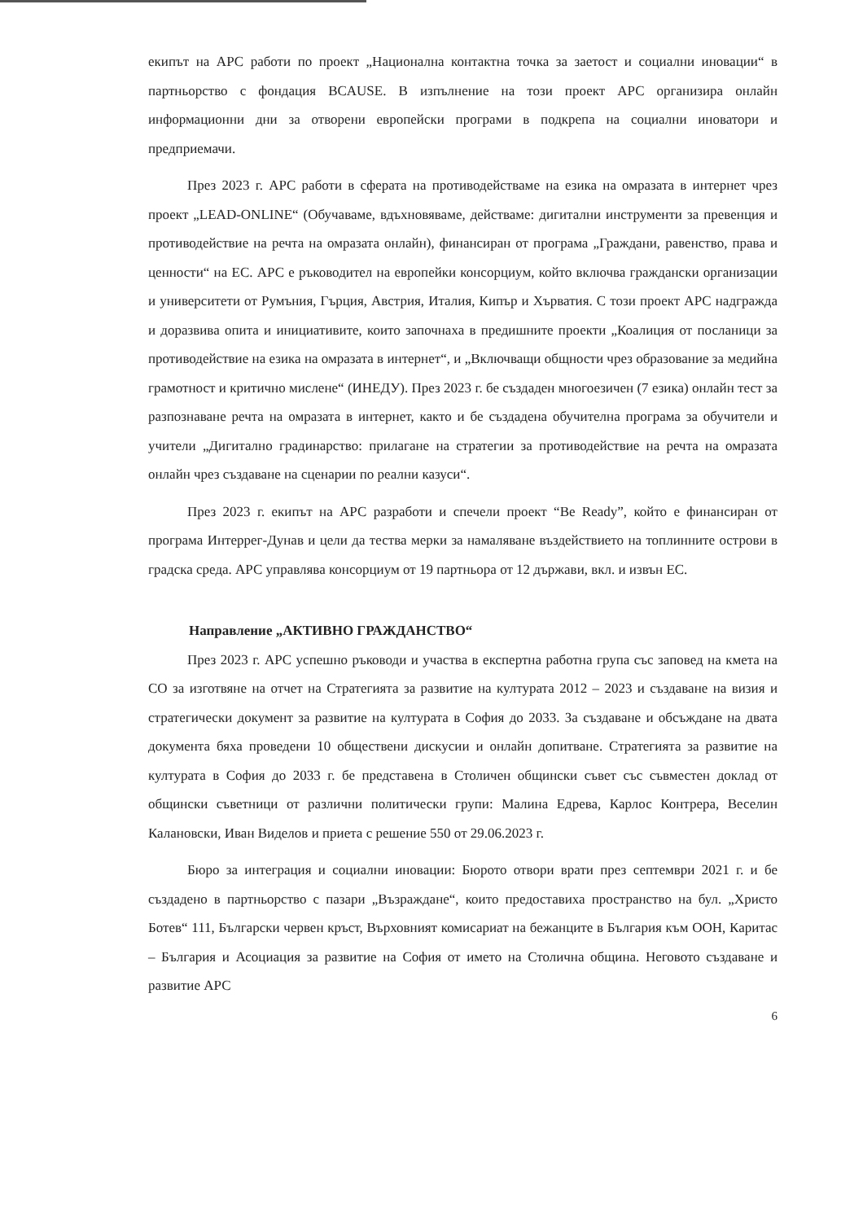екипът на АРС работи по проект „Национална контактна точка за заетост и социални иновации“ в партньорство с фондация BCAUSE. В изпълнение на този проект АРС организира онлайн информационни дни за отворени европейски програми в подкрепа на социални иноватори и предприемачи.
През 2023 г. АРС работи в сферата на противодействаме на езика на омразата в интернет чрез проект „LEAD-ONLINE“ (Обучаваме, вдъхновяваме, действаме: дигитални инструменти за превенция и противодействие на речта на омразата онлайн), финансиран от програма „Граждани, равенство, права и ценности“ на ЕС. АРС е ръководител на европейки консорциум, който включва граждански организации и университети от Румъния, Гърция, Австрия, Италия, Кипър и Хърватия. С този проект АРС надгражда и доразвива опита и инициативите, които започнаха в предишните проекти „Коалиция от посланици за противодействие на езика на омразата в интернет“, и „Включващи общности чрез образование за медийна грамотност и критично мислене“ (ИНЕДУ). През 2023 г. бе създаден многоезичен (7 езика) онлайн тест за разпознаване речта на омразата в интернет, както и бе създадена обучителна програма за обучители и учители „Дигитално градинарство: прилагане на стратегии за противодействие на речта на омразата онлайн чрез създаване на сценарии по реални казуси“.
През 2023 г. екипът на АРС разработи и спечели проект “Be Ready”, който е финансиран от програма Интеррег-Дунав и цели да тества мерки за намаляване въздействието на топлинните острови в градска среда. АРС управлява консорциум от 19 партньора от 12 държави, вкл. и извън ЕС.
Направление „АКТИВНО ГРАЖДАНСТВО“
През 2023 г. АРС успешно ръководи и участва в експертна работна група със заповед на кмета на СО за изготвяне на отчет на Стратегията за развитие на културата 2012 – 2023 и създаване на визия и стратегически документ за развитие на културата в София до 2033. За създаване и обсъждане на двата документа бяха проведени 10 обществени дискусии и онлайн допитване. Стратегията за развитие на културата в София до 2033 г. бе представена в Столичен общински съвет със съвместен доклад от общински съветници от различни политически групи: Малина Едрева, Карлос Контрера, Веселин Калановски, Иван Виделов и приета с решение 550 от 29.06.2023 г.
Бюро за интеграция и социални иновации: Бюрото отвори врати през септември 2021 г. и бе създадено в партньорство с пазари „Възраждане“, които предоставиха пространство на бул. „Христо Ботев“ 111, Български червен кръст, Върховният комисариат на бежанците в България към ООН, Каритас – България и Асоциация за развитие на София от името на Столична община. Неговото създаване и развитие АРС
6